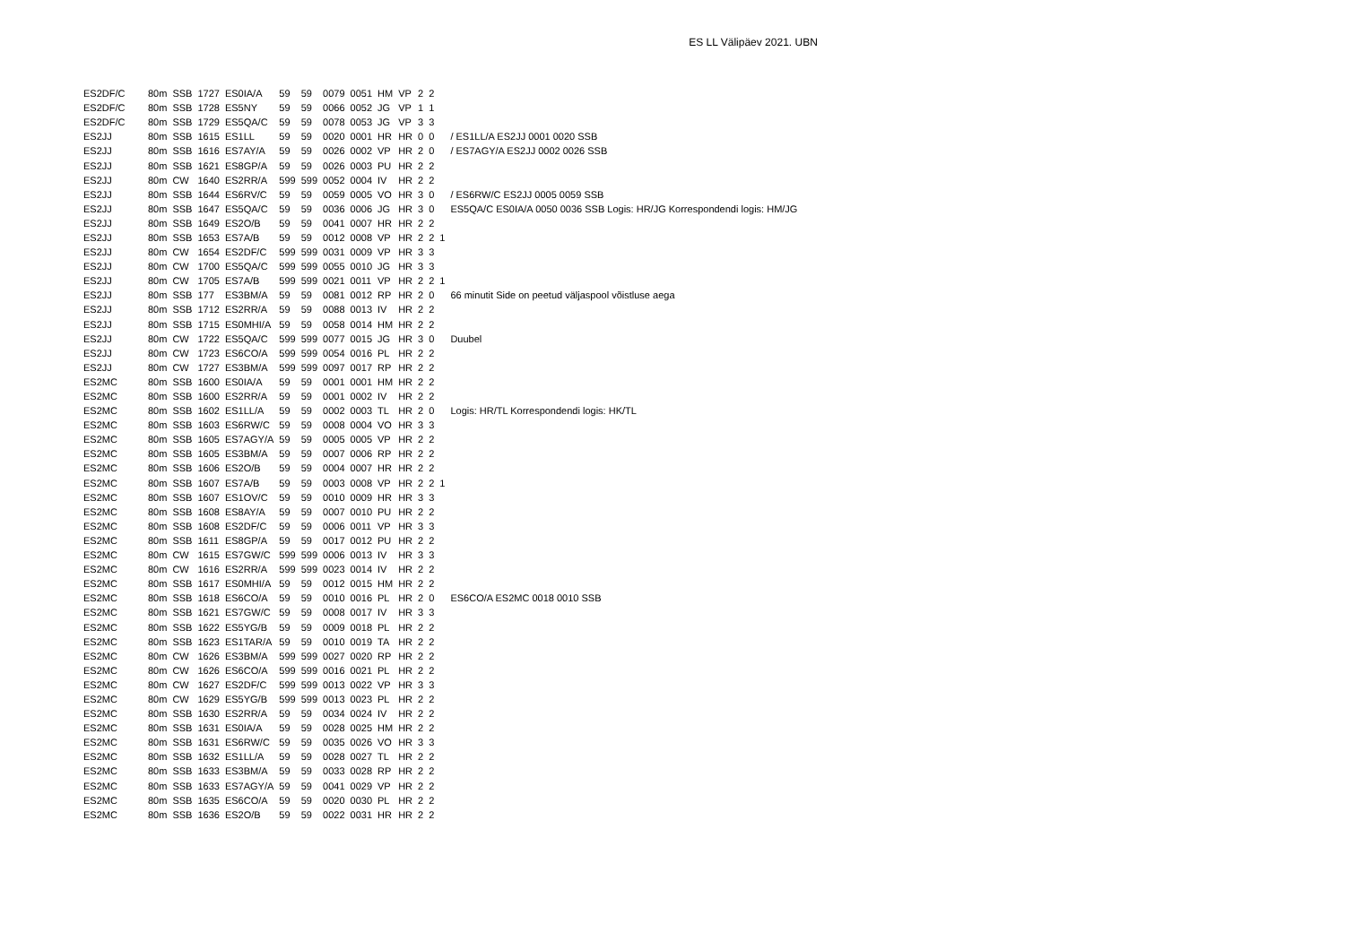ES LL Välipäev 2021. UBN
| ES2DF/C | 80m | SSB | 1727 | ES0IA/A | 59 | 59 | 0079 | 0051 | HM | VP | 2 | 2 | | |
| ES2DF/C | 80m | SSB | 1728 | ES5NY | 59 | 59 | 0066 | 0052 | JG | VP | 1 | 1 | | |
| ES2DF/C | 80m | SSB | 1729 | ES5QA/C | 59 | 59 | 0078 | 0053 | JG | VP | 3 | 3 | | |
| ES2JJ | 80m | SSB | 1615 | ES1LL | 59 | 59 | 0020 | 0001 | HR | HR | 0 | 0 | | / ES1LL/A ES2JJ 0001 0020 SSB |
| ES2JJ | 80m | SSB | 1616 | ES7AY/A | 59 | 59 | 0026 | 0002 | VP | HR | 2 | 0 | | / ES7AGY/A ES2JJ 0002 0026 SSB |
| ES2JJ | 80m | SSB | 1621 | ES8GP/A | 59 | 59 | 0026 | 0003 | PU | HR | 2 | 2 | | |
| ES2JJ | 80m | CW | 1640 | ES2RR/A | 599 | 599 | 0052 | 0004 | IV | HR | 2 | 2 | | |
| ES2JJ | 80m | SSB | 1644 | ES6RV/C | 59 | 59 | 0059 | 0005 | VO | HR | 3 | 0 | | / ES6RW/C ES2JJ 0005 0059 SSB |
| ES2JJ | 80m | SSB | 1647 | ES5QA/C | 59 | 59 | 0036 | 0006 | JG | HR | 3 | 0 | | ES5QA/C ES0IA/A 0050 0036 SSB Logis: HR/JG Korrespondendi logis: HM/JG |
| ES2JJ | 80m | SSB | 1649 | ES2O/B | 59 | 59 | 0041 | 0007 | HR | HR | 2 | 2 | | |
| ES2JJ | 80m | SSB | 1653 | ES7A/B | 59 | 59 | 0012 | 0008 | VP | HR | 2 | 2 | 1 | |
| ES2JJ | 80m | CW | 1654 | ES2DF/C | 599 | 599 | 0031 | 0009 | VP | HR | 3 | 3 | | |
| ES2JJ | 80m | CW | 1700 | ES5QA/C | 599 | 599 | 0055 | 0010 | JG | HR | 3 | 3 | | |
| ES2JJ | 80m | CW | 1705 | ES7A/B | 599 | 599 | 0021 | 0011 | VP | HR | 2 | 2 | 1 | |
| ES2JJ | 80m | SSB | 177 | ES3BM/A | 59 | 59 | 0081 | 0012 | RP | HR | 2 | 0 | | 66 minutit Side on peetud väljaspool võistluse aega |
| ES2JJ | 80m | SSB | 1712 | ES2RR/A | 59 | 59 | 0088 | 0013 | IV | HR | 2 | 2 | | |
| ES2JJ | 80m | SSB | 1715 | ES0MHI/A | 59 | 59 | 0058 | 0014 | HM | HR | 2 | 2 | | |
| ES2JJ | 80m | CW | 1722 | ES5QA/C | 599 | 599 | 0077 | 0015 | JG | HR | 3 | 0 | | Duubel |
| ES2JJ | 80m | CW | 1723 | ES6CO/A | 599 | 599 | 0054 | 0016 | PL | HR | 2 | 2 | | |
| ES2JJ | 80m | CW | 1727 | ES3BM/A | 599 | 599 | 0097 | 0017 | RP | HR | 2 | 2 | | |
| ES2MC | 80m | SSB | 1600 | ES0IA/A | 59 | 59 | 0001 | 0001 | HM | HR | 2 | 2 | | |
| ES2MC | 80m | SSB | 1600 | ES2RR/A | 59 | 59 | 0001 | 0002 | IV | HR | 2 | 2 | | |
| ES2MC | 80m | SSB | 1602 | ES1LL/A | 59 | 59 | 0002 | 0003 | TL | HR | 2 | 0 | | Logis: HR/TL Korrespondendi logis: HK/TL |
| ES2MC | 80m | SSB | 1603 | ES6RW/C | 59 | 59 | 0008 | 0004 | VO | HR | 3 | 3 | | |
| ES2MC | 80m | SSB | 1605 | ES7AGY/A | 59 | 59 | 0005 | 0005 | VP | HR | 2 | 2 | | |
| ES2MC | 80m | SSB | 1605 | ES3BM/A | 59 | 59 | 0007 | 0006 | RP | HR | 2 | 2 | | |
| ES2MC | 80m | SSB | 1606 | ES2O/B | 59 | 59 | 0004 | 0007 | HR | HR | 2 | 2 | | |
| ES2MC | 80m | SSB | 1607 | ES7A/B | 59 | 59 | 0003 | 0008 | VP | HR | 2 | 2 | 1 | |
| ES2MC | 80m | SSB | 1607 | ES1OV/C | 59 | 59 | 0010 | 0009 | HR | HR | 3 | 3 | | |
| ES2MC | 80m | SSB | 1608 | ES8AY/A | 59 | 59 | 0007 | 0010 | PU | HR | 2 | 2 | | |
| ES2MC | 80m | SSB | 1608 | ES2DF/C | 59 | 59 | 0006 | 0011 | VP | HR | 3 | 3 | | |
| ES2MC | 80m | SSB | 1611 | ES8GP/A | 59 | 59 | 0017 | 0012 | PU | HR | 2 | 2 | | |
| ES2MC | 80m | CW | 1615 | ES7GW/C | 599 | 599 | 0006 | 0013 | IV | HR | 3 | 3 | | |
| ES2MC | 80m | CW | 1616 | ES2RR/A | 599 | 599 | 0023 | 0014 | IV | HR | 2 | 2 | | |
| ES2MC | 80m | SSB | 1617 | ES0MHI/A | 59 | 59 | 0012 | 0015 | HM | HR | 2 | 2 | | |
| ES2MC | 80m | SSB | 1618 | ES6CO/A | 59 | 59 | 0010 | 0016 | PL | HR | 2 | 0 | | ES6CO/A ES2MC 0018 0010 SSB |
| ES2MC | 80m | SSB | 1621 | ES7GW/C | 59 | 59 | 0008 | 0017 | IV | HR | 3 | 3 | | |
| ES2MC | 80m | SSB | 1622 | ES5YG/B | 59 | 59 | 0009 | 0018 | PL | HR | 2 | 2 | | |
| ES2MC | 80m | SSB | 1623 | ES1TAR/A | 59 | 59 | 0010 | 0019 | TA | HR | 2 | 2 | | |
| ES2MC | 80m | CW | 1626 | ES3BM/A | 599 | 599 | 0027 | 0020 | RP | HR | 2 | 2 | | |
| ES2MC | 80m | CW | 1626 | ES6CO/A | 599 | 599 | 0016 | 0021 | PL | HR | 2 | 2 | | |
| ES2MC | 80m | CW | 1627 | ES2DF/C | 599 | 599 | 0013 | 0022 | VP | HR | 3 | 3 | | |
| ES2MC | 80m | CW | 1629 | ES5YG/B | 599 | 599 | 0013 | 0023 | PL | HR | 2 | 2 | | |
| ES2MC | 80m | SSB | 1630 | ES2RR/A | 59 | 59 | 0034 | 0024 | IV | HR | 2 | 2 | | |
| ES2MC | 80m | SSB | 1631 | ES0IA/A | 59 | 59 | 0028 | 0025 | HM | HR | 2 | 2 | | |
| ES2MC | 80m | SSB | 1631 | ES6RW/C | 59 | 59 | 0035 | 0026 | VO | HR | 3 | 3 | | |
| ES2MC | 80m | SSB | 1632 | ES1LL/A | 59 | 59 | 0028 | 0027 | TL | HR | 2 | 2 | | |
| ES2MC | 80m | SSB | 1633 | ES3BM/A | 59 | 59 | 0033 | 0028 | RP | HR | 2 | 2 | | |
| ES2MC | 80m | SSB | 1633 | ES7AGY/A | 59 | 59 | 0041 | 0029 | VP | HR | 2 | 2 | | |
| ES2MC | 80m | SSB | 1635 | ES6CO/A | 59 | 59 | 0020 | 0030 | PL | HR | 2 | 2 | | |
| ES2MC | 80m | SSB | 1636 | ES2O/B | 59 | 59 | 0022 | 0031 | HR | HR | 2 | 2 | | |